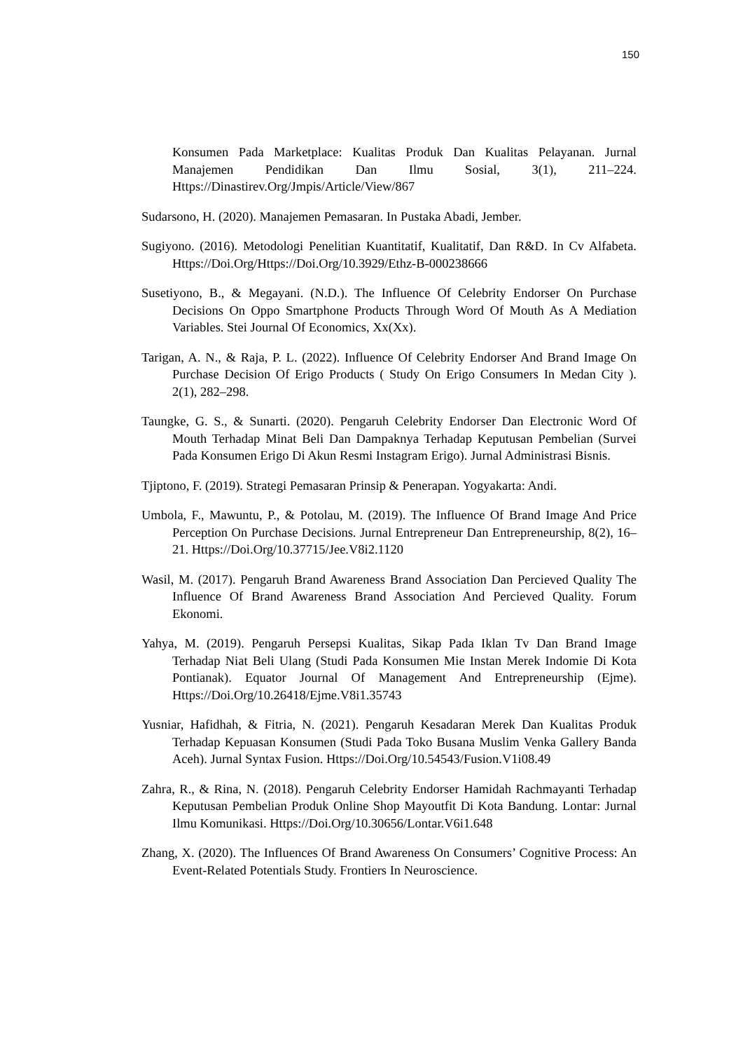150
Konsumen Pada Marketplace: Kualitas Produk Dan Kualitas Pelayanan. Jurnal Manajemen Pendidikan Dan Ilmu Sosial, 3(1), 211–224. Https://Dinastirev.Org/Jmpis/Article/View/867
Sudarsono, H. (2020). Manajemen Pemasaran. In Pustaka Abadi, Jember.
Sugiyono. (2016). Metodologi Penelitian Kuantitatif, Kualitatif, Dan R&D. In Cv Alfabeta. Https://Doi.Org/Https://Doi.Org/10.3929/Ethz-B-000238666
Susetiyono, B., & Megayani. (N.D.). The Influence Of Celebrity Endorser On Purchase Decisions On Oppo Smartphone Products Through Word Of Mouth As A Mediation Variables. Stei Journal Of Economics, Xx(Xx).
Tarigan, A. N., & Raja, P. L. (2022). Influence Of Celebrity Endorser And Brand Image On Purchase Decision Of Erigo Products ( Study On Erigo Consumers In Medan City ). 2(1), 282–298.
Taungke, G. S., & Sunarti. (2020). Pengaruh Celebrity Endorser Dan Electronic Word Of Mouth Terhadap Minat Beli Dan Dampaknya Terhadap Keputusan Pembelian (Survei Pada Konsumen Erigo Di Akun Resmi Instagram Erigo). Jurnal Administrasi Bisnis.
Tjiptono, F. (2019). Strategi Pemasaran Prinsip & Penerapan. Yogyakarta: Andi.
Umbola, F., Mawuntu, P., & Potolau, M. (2019). The Influence Of Brand Image And Price Perception On Purchase Decisions. Jurnal Entrepreneur Dan Entrepreneurship, 8(2), 16–21. Https://Doi.Org/10.37715/Jee.V8i2.1120
Wasil, M. (2017). Pengaruh Brand Awareness Brand Association Dan Percieved Quality The Influence Of Brand Awareness Brand Association And Percieved Quality. Forum Ekonomi.
Yahya, M. (2019). Pengaruh Persepsi Kualitas, Sikap Pada Iklan Tv Dan Brand Image Terhadap Niat Beli Ulang (Studi Pada Konsumen Mie Instan Merek Indomie Di Kota Pontianak). Equator Journal Of Management And Entrepreneurship (Ejme). Https://Doi.Org/10.26418/Ejme.V8i1.35743
Yusniar, Hafidhah, & Fitria, N. (2021). Pengaruh Kesadaran Merek Dan Kualitas Produk Terhadap Kepuasan Konsumen (Studi Pada Toko Busana Muslim Venka Gallery Banda Aceh). Jurnal Syntax Fusion. Https://Doi.Org/10.54543/Fusion.V1i08.49
Zahra, R., & Rina, N. (2018). Pengaruh Celebrity Endorser Hamidah Rachmayanti Terhadap Keputusan Pembelian Produk Online Shop Mayoutfit Di Kota Bandung. Lontar: Jurnal Ilmu Komunikasi. Https://Doi.Org/10.30656/Lontar.V6i1.648
Zhang, X. (2020). The Influences Of Brand Awareness On Consumers’ Cognitive Process: An Event-Related Potentials Study. Frontiers In Neuroscience.